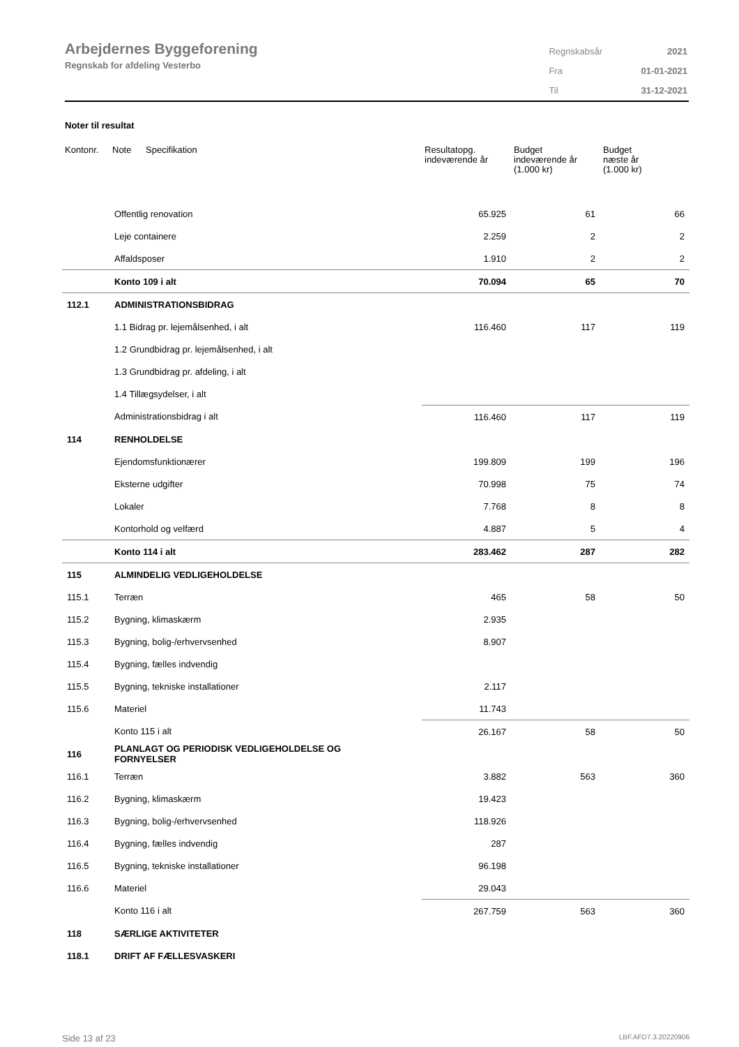Arbejdernes Byggeforening
Regnskab for afdeling Vesterbo
| Regnskabsår | 2021 |
| Fra | 01-01-2021 |
| Til | 31-12-2021 |
Noter til resultat
| Kontonr. | Note | Specifikation | Resultatopg. indeværende år | Budget indeværende år (1.000 kr) | Budget næste år (1.000 kr) |
| --- | --- | --- | --- | --- | --- |
| | Offentlig renovation | | 65.925 | 61 | 66 |
| | Leje containere | | 2.259 | 2 | 2 |
| | Affaldsposer | | 1.910 | 2 | 2 |
| | Konto 109 i alt | | 70.094 | 65 | 70 |
| 112.1 | ADMINISTRATIONSBIDRAG | | | | |
| | 1.1 Bidrag pr. lejemålsenhed, i alt | | 116.460 | 117 | 119 |
| | 1.2 Grundbidrag pr. lejemålsenhed, i alt | | | | |
| | 1.3 Grundbidrag pr. afdeling, i alt | | | | |
| | 1.4 Tillægsydelser, i alt | | | | |
| | Administrationsbidrag i alt | | 116.460 | 117 | 119 |
| 114 | RENHOLDELSE | | | | |
| | Ejendomsfunktionærer | | 199.809 | 199 | 196 |
| | Eksterne udgifter | | 70.998 | 75 | 74 |
| | Lokaler | | 7.768 | 8 | 8 |
| | Kontorhold og velfærd | | 4.887 | 5 | 4 |
| | Konto 114 i alt | | 283.462 | 287 | 282 |
| 115 | ALMINDELIG VEDLIGEHOLDELSE | | | | |
| 115.1 | Terræn | | 465 | 58 | 50 |
| 115.2 | Bygning, klimaskærm | | 2.935 | | |
| 115.3 | Bygning, bolig-/erhvervsenhed | | 8.907 | | |
| 115.4 | Bygning, fælles indvendig | | | | |
| 115.5 | Bygning, tekniske installationer | | 2.117 | | |
| 115.6 | Materiel | | 11.743 | | |
| | Konto 115 i alt | | 26.167 | 58 | 50 |
| 116 | PLANLAGT OG PERIODISK VEDLIGEHOLDELSE OG FORNYELSER | | | | |
| 116.1 | Terræn | | 3.882 | 563 | 360 |
| 116.2 | Bygning, klimaskærm | | 19.423 | | |
| 116.3 | Bygning, bolig-/erhvervsenhed | | 118.926 | | |
| 116.4 | Bygning, fælles indvendig | | 287 | | |
| 116.5 | Bygning, tekniske installationer | | 96.198 | | |
| 116.6 | Materiel | | 29.043 | | |
| | Konto 116 i alt | | 267.759 | 563 | 360 |
| 118 | SÆRLIGE AKTIVITETER | | | | |
| 118.1 | DRIFT AF FÆLLESVASKERI | | | | |
Side 13 af 23 LBF.AFD7.3.20220906